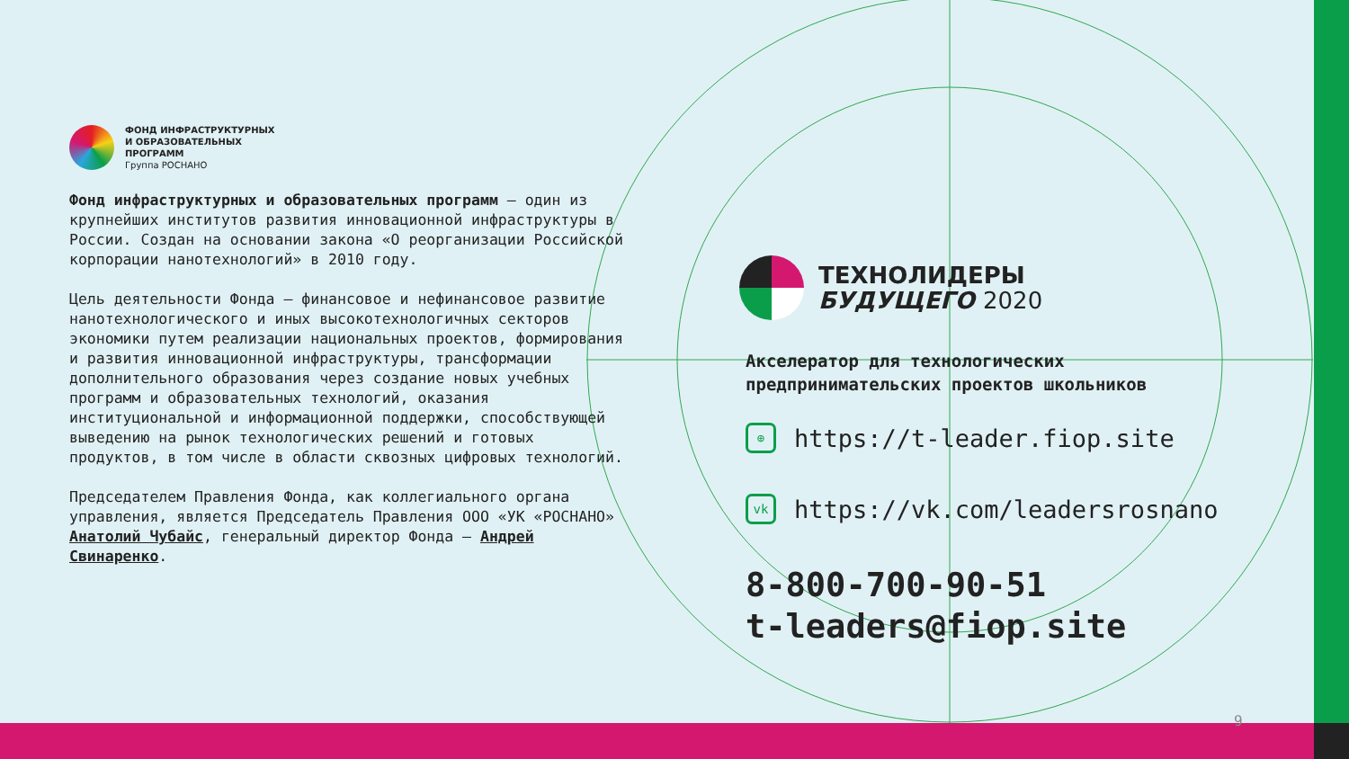ФОНД ИНФРАСТРУКТУРНЫХ
И ОБРАЗОВАТЕЛЬНЫХ
ПРОГРАММ
Группа РОСНАНО
Фонд инфраструктурных и образовательных программ — один из крупнейших институтов развития инновационной инфраструктуры в России. Создан на основании закона «О реорганизации Российской корпорации нанотехнологий» в 2010 году.
Цель деятельности Фонда — финансовое и нефинансовое развитие нанотехнологического и иных высокотехнологичных секторов экономики путем реализации национальных проектов, формирования и развития инновационной инфраструктуры, трансформации дополнительного образования через создание новых учебных программ и образовательных технологий, оказания институциональной и информационной поддержки, способствующей выведению на рынок технологических решений и готовых продуктов, в том числе в области сквозных цифровых технологий.
Председателем Правления Фонда, как коллегиального органа управления, является Председатель Правления ООО «УК «РОСНАНО» Анатолий Чубайс, генеральный директор Фонда — Андрей Свинаренко.
ТЕХНОЛИДЕРЫ
БУДУЩЕГО 2020
Акселератор для технологических предпринимательских проектов школьников
⊕
https://t-leader.fiop.site
vk
https://vk.com/leadersrosnano
8-800-700-90-51
t-leaders@fiop.site
9